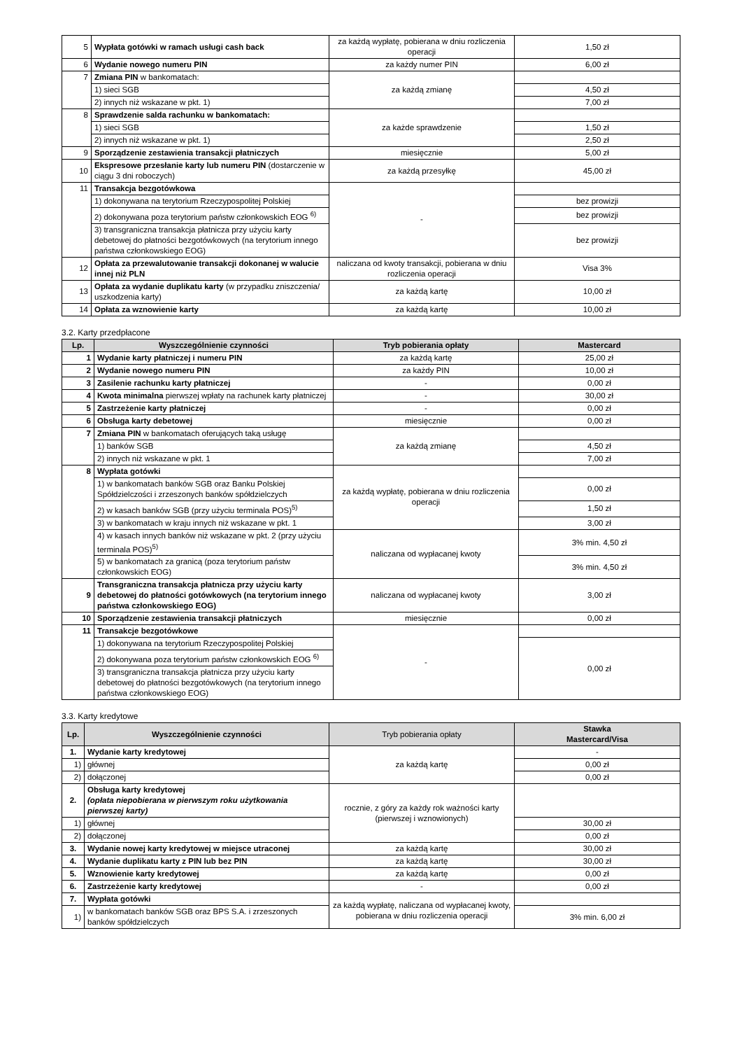| 5 | Wypłata gotówki w ramach usługi cash back | za każdą wypłatę, pobierana w dniu rozliczenia operacji | 1,50 zł |
| 6 | Wydanie nowego numeru PIN | za każdy numer PIN | 6,00 zł |
| 7 | Zmiana PIN w bankomatach: | za każdą zmianę | |
| | 1) sieci SGB | | 4,50 zł |
| | 2) innych niż wskazane w pkt. 1) | | 7,00 zł |
| 8 | Sprawdzenie salda rachunku w bankomatach: | za każde sprawdzenie | |
| | 1) sieci SGB | | 1,50 zł |
| | 2) innych niż wskazane w pkt. 1) | | 2,50 zł |
| 9 | Sporządzenie zestawienia transakcji płatniczych | miesięcznie | 5,00 zł |
| 10 | Ekspresowe przesłanie karty lub numeru PIN (dostarczenie w ciągu 3 dni roboczych) | za każdą przesyłkę | 45,00 zł |
| 11 | Transakcja bezgotówkowa | - | |
| | 1) dokonywana na terytorium Rzeczypospolitej Polskiej | | bez prowizji |
| | 2) dokonywana poza terytorium państw członkowskich EOG <sup>6)</sup> | | bez prowizji |
| | 3) transgraniczna transakcja płatnicza przy użyciu karty debetowej do płatności bezgotówkowych (na terytorium innego państwa członkowskiego EOG) | | bez prowizji |
| 12 | Opłata za przewalutowanie transakcji dokonanej w walucie innej niż PLN | naliczana od kwoty transakcji, pobierana w dniu rozliczenia operacji | Visa 3% |
| 13 | Opłata za wydanie duplikatu karty (w przypadku zniszczenia/ uszkodzenia karty) | za każdą kartę | 10,00 zł |
| 14 | Opłata za wznowienie karty | za każdą kartę | 10,00 zł |
3.2. Karty przedpłacone
| Lp. | Wyszczególnienie czynności | Tryb pobierania opłaty | Mastercard |
| --- | --- | --- | --- |
| 1 | Wydanie karty płatniczej i numeru PIN | za każdą kartę | 25,00 zł |
| 2 | Wydanie nowego numeru PIN | za każdy PIN | 10,00 zł |
| 3 | Zasilenie rachunku karty płatniczej | - | 0,00 zł |
| 4 | Kwota minimalna pierwszej wpłaty na rachunek karty płatniczej | - | 30,00 zł |
| 5 | Zastrzeżenie karty płatniczej | - | 0,00 zł |
| 6 | Obsługa karty debetowej | miesięcznie | 0,00 zł |
| 7 | Zmiana PIN w bankomatach oferujących taką usługę | za każdą zmianę | |
| | 1) banków SGB | | 4,50 zł |
| | 2) innych niż wskazane w pkt. 1 | | 7,00 zł |
| 8 | Wypłata gotówki | za każdą wypłatę, pobierana w dniu rozliczenia operacji | |
| | 1) w bankomatach banków SGB oraz Banku Polskiej Spółdzielczości i zrzeszonych banków spółdzielczych | | 0,00 zł |
| | 2) w kasach banków SGB (przy użyciu terminala POS)<sup>5)</sup> | | 1,50 zł |
| | 3) w bankomatach w kraju innych niż wskazane w pkt. 1 | | 3,00 zł |
| | 4) w kasach innych banków niż wskazane w pkt. 2 (przy użyciu terminala POS)<sup>5)</sup> | naliczana od wypłacanej kwoty | 3% min. 4,50 zł |
| | 5) w bankomatach za granicą (poza terytorium państw członkowskich EOG) | | 3% min. 4,50 zł |
| 9 | Transgraniczna transakcja płatnicza przy użyciu karty debetowej do płatności gotówkowych (na terytorium innego państwa członkowskiego EOG) | naliczana od wypłacanej kwoty | 3,00 zł |
| 10 | Sporządzenie zestawienia transakcji płatniczych | miesięcznie | 0,00 zł |
| 11 | Transakcje bezgotówkowe | - | |
| | 1) dokonywana na terytorium Rzeczypospolitej Polskiej | | 0,00 zł |
| | 2) dokonywana poza terytorium państw członkowskich EOG <sup>6)</sup> | | |
| | 3) transgraniczna transakcja płatnicza przy użyciu karty debetowej do płatności bezgotówkowych (na terytorium innego państwa członkowskiego EOG) | | |
3.3. Karty kredytowe
| Lp. | Wyszczególnienie czynności | Tryb pobierania opłaty | Stawka Mastercard/Visa |
| --- | --- | --- | --- |
| 1. | Wydanie karty kredytowej | za każdą kartę | - |
| 1) | głównej | | 0,00 zł |
| 2) | dołączonej | | 0,00 zł |
| 2. | Obsługa karty kredytowej (opłata niepobierana w pierwszym roku użytkowania pierwszej karty) | rocznie, z góry za każdy rok ważności karty (pierwszej i wznowionych) | |
| 1) | głównej | | 30,00 zł |
| 2) | dołączonej | | 0,00 zł |
| 3. | Wydanie nowej karty kredytowej w miejsce utraconej | za każdą kartę | 30,00 zł |
| 4. | Wydanie duplikatu karty z PIN lub bez PIN | za każdą kartę | 30,00 zł |
| 5. | Wznowienie karty kredytowej | za każdą kartę | 0,00 zł |
| 6. | Zastrzeżenie karty kredytowej | - | 0,00 zł |
| 7. | Wypłata gotówki | za każdą wypłatę, naliczana od wypłacanej kwoty, pobierana w dniu rozliczenia operacji | |
| 1) | w bankomatach banków SGB oraz BPS S.A. i zrzeszonych banków spółdzielczych | | 3% min. 6,00 zł |